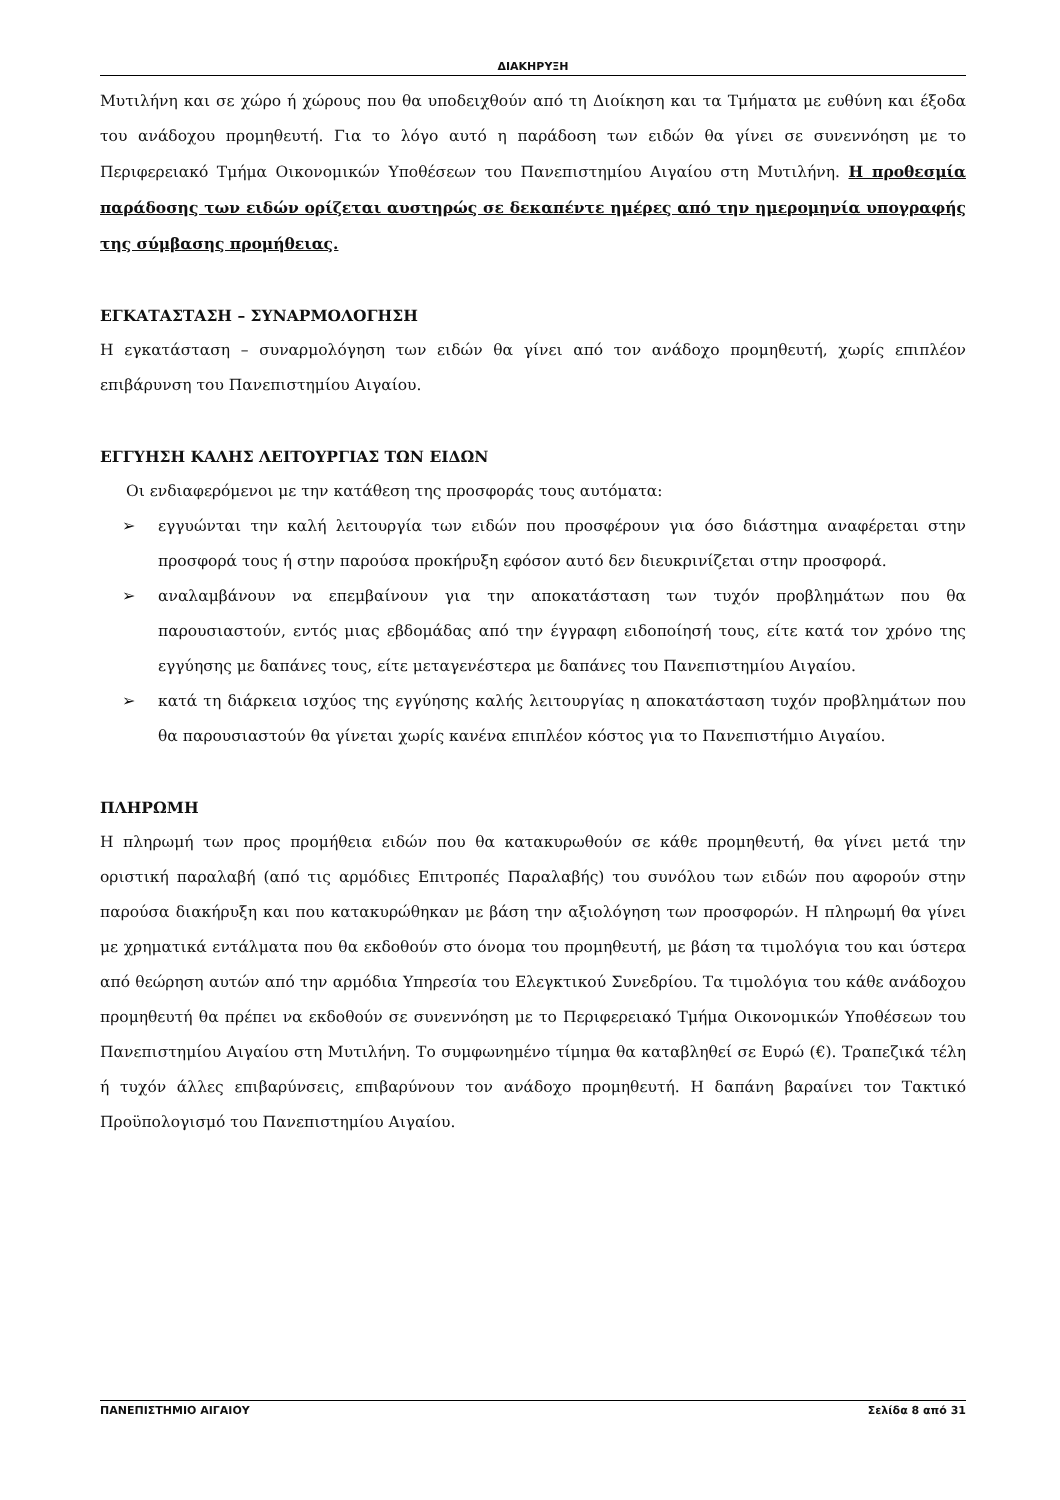ΔΙΑΚΗΡΥΞΗ
Μυτιλήνη και σε χώρο ή χώρους που θα υποδειχθούν από τη Διοίκηση και τα Τμήματα με ευθύνη και έξοδα του ανάδοχου προμηθευτή. Για το λόγο αυτό η παράδοση των ειδών θα γίνει σε συνεννόηση με το Περιφερειακό Τμήμα Οικονομικών Υποθέσεων του Πανεπιστημίου Αιγαίου στη Μυτιλήνη. Η προθεσμία παράδοσης των ειδών ορίζεται αυστηρώς σε δεκαπέντε ημέρες από την ημερομηνία υπογραφής της σύμβασης προμήθειας.
ΕΓΚΑΤΑΣΤΑΣΗ – ΣΥΝΑΡΜΟΛΟΓΗΣΗ
Η εγκατάσταση – συναρμολόγηση των ειδών θα γίνει από τον ανάδοχο προμηθευτή, χωρίς επιπλέον επιβάρυνση του Πανεπιστημίου Αιγαίου.
ΕΓΓΥΗΣΗ ΚΑΛΗΣ ΛΕΙΤΟΥΡΓΙΑΣ ΤΩΝ ΕΙΔΩΝ
Οι ενδιαφερόμενοι με την κατάθεση της προσφοράς τους αυτόματα:
➢ εγγυώνται την καλή λειτουργία των ειδών που προσφέρουν για όσο διάστημα αναφέρεται στην προσφορά τους ή στην παρούσα προκήρυξη εφόσον αυτό δεν διευκρινίζεται στην προσφορά.
➢ αναλαμβάνουν να επεμβαίνουν για την αποκατάσταση των τυχόν προβλημάτων που θα παρουσιαστούν, εντός μιας εβδομάδας από την έγγραφη ειδοποίησή τους, είτε κατά τον χρόνο της εγγύησης με δαπάνες τους, είτε μεταγενέστερα με δαπάνες του Πανεπιστημίου Αιγαίου.
➢ κατά τη διάρκεια ισχύος της εγγύησης καλής λειτουργίας η αποκατάσταση τυχόν προβλημάτων που θα παρουσιαστούν θα γίνεται χωρίς κανένα επιπλέον κόστος για το Πανεπιστήμιο Αιγαίου.
ΠΛΗΡΩΜΗ
Η πληρωμή των προς προμήθεια ειδών που θα κατακυρωθούν σε κάθε προμηθευτή, θα γίνει μετά την οριστική παραλαβή (από τις αρμόδιες Επιτροπές Παραλαβής) του συνόλου των ειδών που αφορούν στην παρούσα διακήρυξη και που κατακυρώθηκαν με βάση την αξιολόγηση των προσφορών. Η πληρωμή θα γίνει με χρηματικά εντάλματα που θα εκδοθούν στο όνομα του προμηθευτή, με βάση τα τιμολόγια του και ύστερα από θεώρηση αυτών από την αρμόδια Υπηρεσία του Ελεγκτικού Συνεδρίου. Τα τιμολόγια του κάθε ανάδοχου προμηθευτή θα πρέπει να εκδοθούν σε συνεννόηση με το Περιφερειακό Τμήμα Οικονομικών Υποθέσεων του Πανεπιστημίου Αιγαίου στη Μυτιλήνη. Το συμφωνημένο τίμημα θα καταβληθεί σε Ευρώ (€). Τραπεζικά τέλη ή τυχόν άλλες επιβαρύνσεις, επιβαρύνουν τον ανάδοχο προμηθευτή. Η δαπάνη βαραίνει τον Τακτικό Προϋπολογισμό του Πανεπιστημίου Αιγαίου.
ΠΑΝΕΠΙΣΤΗΜΙΟ ΑΙΓΑΙΟΥ Σελίδα 8 από 31